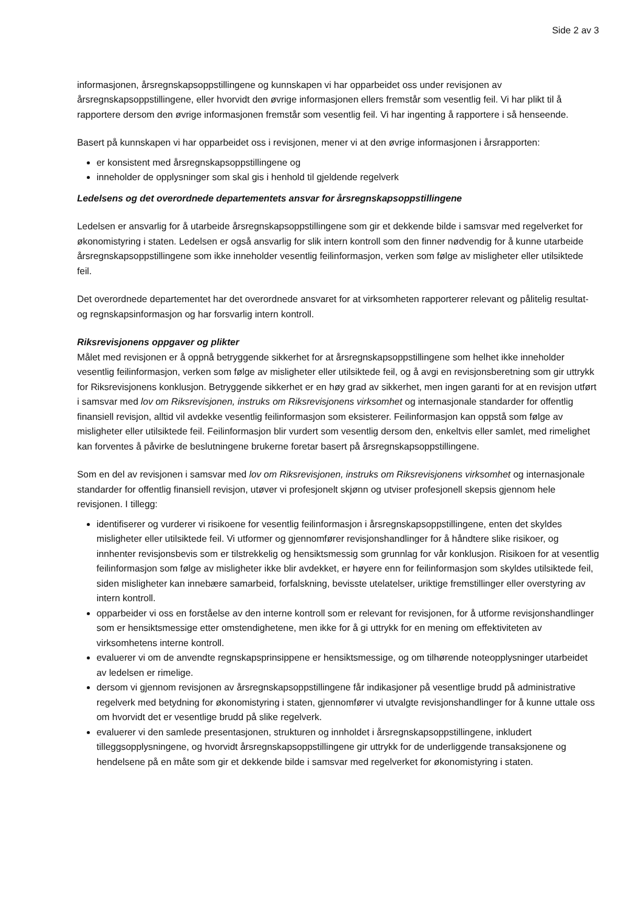Side 2 av 3
informasjonen, årsregnskapsoppstillingene og kunnskapen vi har opparbeidet oss under revisjonen av årsregnskapsoppstillingene, eller hvorvidt den øvrige informasjonen ellers fremstår som vesentlig feil. Vi har plikt til å rapportere dersom den øvrige informasjonen fremstår som vesentlig feil. Vi har ingenting å rapportere i så henseende.
Basert på kunnskapen vi har opparbeidet oss i revisjonen, mener vi at den øvrige informasjonen i årsrapporten:
er konsistent med årsregnskapsoppstillingene og
inneholder de opplysninger som skal gis i henhold til gjeldende regelverk
Ledelsens og det overordnede departementets ansvar for årsregnskapsoppstillingene
Ledelsen er ansvarlig for å utarbeide årsregnskapsoppstillingene som gir et dekkende bilde i samsvar med regelverket for økonomistyring i staten. Ledelsen er også ansvarlig for slik intern kontroll som den finner nødvendig for å kunne utarbeide årsregnskapsoppstillingene som ikke inneholder vesentlig feilinformasjon, verken som følge av misligheter eller utilsiktede feil.
Det overordnede departementet har det overordnede ansvaret for at virksomheten rapporterer relevant og pålitelig resultat- og regnskapsinformasjon og har forsvarlig intern kontroll.
Riksrevisjonens oppgaver og plikter
Målet med revisjonen er å oppnå betryggende sikkerhet for at årsregnskapsoppstillingene som helhet ikke inneholder vesentlig feilinformasjon, verken som følge av misligheter eller utilsiktede feil, og å avgi en revisjonsberetning som gir uttrykk for Riksrevisjonens konklusjon. Betryggende sikkerhet er en høy grad av sikkerhet, men ingen garanti for at en revisjon utført i samsvar med lov om Riksrevisjonen, instruks om Riksrevisjonens virksomhet og internasjonale standarder for offentlig finansiell revisjon, alltid vil avdekke vesentlig feilinformasjon som eksisterer. Feilinformasjon kan oppstå som følge av misligheter eller utilsiktede feil. Feilinformasjon blir vurdert som vesentlig dersom den, enkeltvis eller samlet, med rimelighet kan forventes å påvirke de beslutningene brukerne foretar basert på årsregnskapsoppstillingene.
Som en del av revisjonen i samsvar med lov om Riksrevisjonen, instruks om Riksrevisjonens virksomhet og internasjonale standarder for offentlig finansiell revisjon, utøver vi profesjonelt skjønn og utviser profesjonell skepsis gjennom hele revisjonen. I tillegg:
identifiserer og vurderer vi risikoene for vesentlig feilinformasjon i årsregnskapsoppstillingene, enten det skyldes misligheter eller utilsiktede feil. Vi utformer og gjennomfører revisjonshandlinger for å håndtere slike risikoer, og innhenter revisjonsbevis som er tilstrekkelig og hensiktsmessig som grunnlag for vår konklusjon. Risikoen for at vesentlig feilinformasjon som følge av misligheter ikke blir avdekket, er høyere enn for feilinformasjon som skyldes utilsiktede feil, siden misligheter kan innebære samarbeid, forfalskning, bevisste utelatelser, uriktige fremstillinger eller overstyring av intern kontroll.
opparbeider vi oss en forståelse av den interne kontroll som er relevant for revisjonen, for å utforme revisjonshandlinger som er hensiktsmessige etter omstendighetene, men ikke for å gi uttrykk for en mening om effektiviteten av virksomhetens interne kontroll.
evaluerer vi om de anvendte regnskapsprinsippene er hensiktsmessige, og om tilhørende noteopplysninger utarbeidet av ledelsen er rimelige.
dersom vi gjennom revisjonen av årsregnskapsoppstillingene får indikasjoner på vesentlige brudd på administrative regelverk med betydning for økonomistyring i staten, gjennomfører vi utvalgte revisjonshandlinger for å kunne uttale oss om hvorvidt det er vesentlige brudd på slike regelverk.
evaluerer vi den samlede presentasjonen, strukturen og innholdet i årsregnskapsoppstillingene, inkludert tilleggsopplysningene, og hvorvidt årsregnskapsoppstillingene gir uttrykk for de underliggende transaksjonene og hendelsene på en måte som gir et dekkende bilde i samsvar med regelverket for økonomistyring i staten.